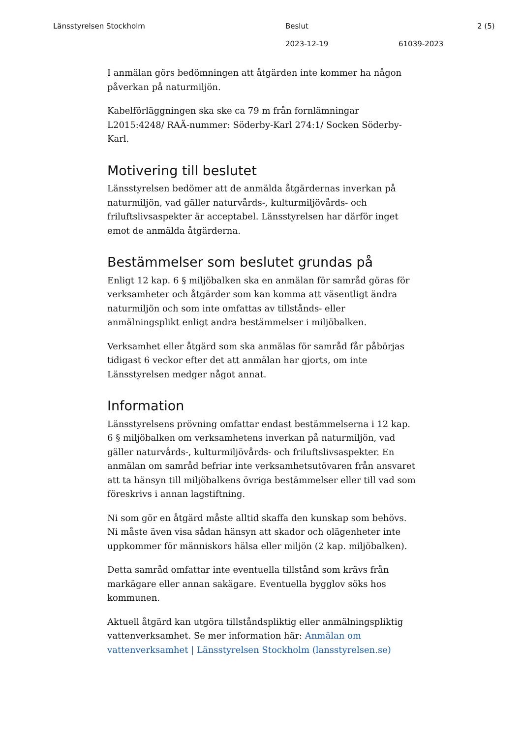Länsstyrelsen Stockholm
Beslut
2 (5)
2023-12-19
61039-2023
I anmälan görs bedömningen att åtgärden inte kommer ha någon påverkan på naturmiljön.
Kabelförläggningen ska ske ca 79 m från fornlämningar L2015:4248/ RAÄ-nummer: Söderby-Karl 274:1/ Socken Söderby-Karl.
Motivering till beslutet
Länsstyrelsen bedömer att de anmälda åtgärdernas inverkan på naturmiljön, vad gäller naturvårds-, kulturmiljövårds- och friluftslivsaspekter är acceptabel. Länsstyrelsen har därför inget emot de anmälda åtgärderna.
Bestämmelser som beslutet grundas på
Enligt 12 kap. 6 § miljöbalken ska en anmälan för samråd göras för verksamheter och åtgärder som kan komma att väsentligt ändra naturmiljön och som inte omfattas av tillstånds- eller anmälningsplikt enligt andra bestämmelser i miljöbalken.
Verksamhet eller åtgärd som ska anmälas för samråd får påbörjas tidigast 6 veckor efter det att anmälan har gjorts, om inte Länsstyrelsen medger något annat.
Information
Länsstyrelsens prövning omfattar endast bestämmelserna i 12 kap. 6 § miljöbalken om verksamhetens inverkan på naturmiljön, vad gäller naturvårds-, kulturmiljövårds- och friluftslivsaspekter. En anmälan om samråd befriar inte verksamhetsutövaren från ansvaret att ta hänsyn till miljöbalkens övriga bestämmelser eller till vad som föreskrivs i annan lagstiftning.
Ni som gör en åtgärd måste alltid skaffa den kunskap som behövs. Ni måste även visa sådan hänsyn att skador och olägenheter inte uppkommer för människors hälsa eller miljön (2 kap. miljöbalken).
Detta samråd omfattar inte eventuella tillstånd som krävs från markägare eller annan sakägare. Eventuella bygglov söks hos kommunen.
Aktuell åtgärd kan utgöra tillståndspliktig eller anmälningspliktig vattenverksamhet. Se mer information här: Anmälan om vattenverksamhet | Länsstyrelsen Stockholm (lansstyrelsen.se)